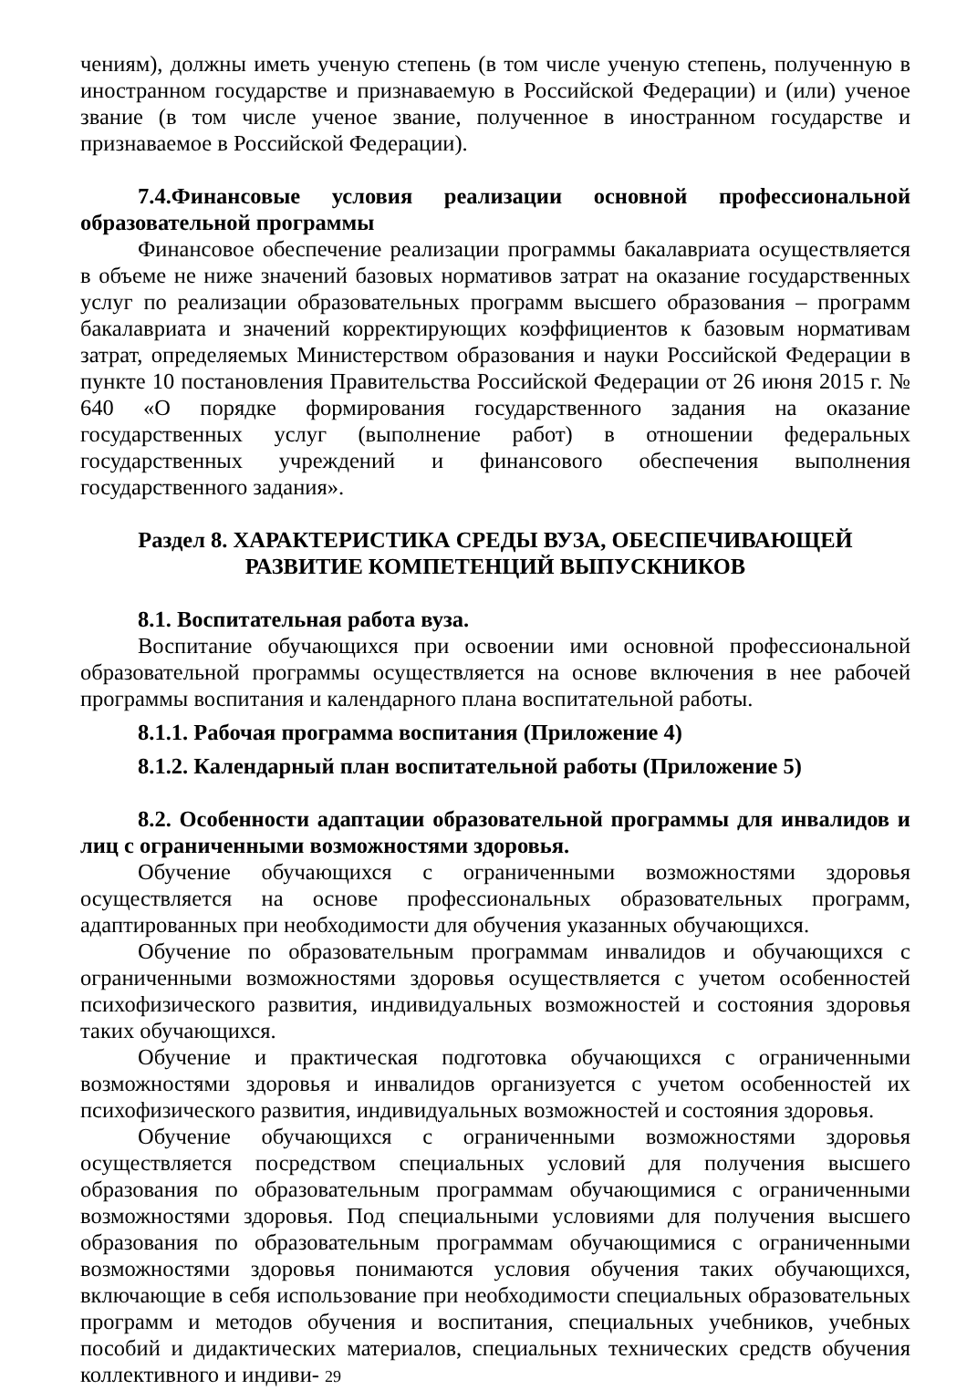чениям), должны иметь ученую степень (в том числе ученую степень, полученную в иностранном государстве и признаваемую в Российской Федерации) и (или) ученое звание (в том числе ученое звание, полученное в иностранном государстве и признаваемое в Российской Федерации).
7.4.Финансовые условия реализации основной профессиональной образовательной программы
Финансовое обеспечение реализации программы бакалавриата осуществляется в объеме не ниже значений базовых нормативов затрат на оказание государственных услуг по реализации образовательных программ высшего образования – программ бакалавриата и значений корректирующих коэффициентов к базовым нормативам затрат, определяемых Министерством образования и науки Российской Федерации в пункте 10 постановления Правительства Российской Федерации от 26 июня 2015 г. № 640 «О порядке формирования государственного задания на оказание государственных услуг (выполнение работ) в отношении федеральных государственных учреждений и финансового обеспечения выполнения государственного задания».
Раздел 8. ХАРАКТЕРИСТИКА СРЕДЫ ВУЗА, ОБЕСПЕЧИВАЮЩЕЙ
РАЗВИТИЕ КОМПЕТЕНЦИЙ ВЫПУСКНИКОВ
8.1. Воспитательная работа вуза.
Воспитание обучающихся при освоении ими основной профессиональной образовательной программы осуществляется на основе включения в нее рабочей программы воспитания и календарного плана воспитательной работы.
8.1.1. Рабочая программа воспитания (Приложение 4)
8.1.2. Календарный план воспитательной работы (Приложение 5)
8.2. Особенности адаптации образовательной программы для инвалидов и лиц с ограниченными возможностями здоровья.
Обучение обучающихся с ограниченными возможностями здоровья осуществляется на основе профессиональных образовательных программ, адаптированных при необходимости для обучения указанных обучающихся.
Обучение по образовательным программам инвалидов и обучающихся с ограниченными возможностями здоровья осуществляется с учетом особенностей психофизического развития, индивидуальных возможностей и состояния здоровья таких обучающихся.
Обучение и практическая подготовка обучающихся с ограниченными возможностями здоровья и инвалидов организуется с учетом особенностей их психофизического развития, индивидуальных возможностей и состояния здоровья.
Обучение обучающихся с ограниченными возможностями здоровья осуществляется посредством специальных условий для получения высшего образования по образовательным программам обучающимися с ограниченными возможностями здоровья. Под специальными условиями для получения высшего образования по образовательным программам обучающимися с ограниченными возможностями здоровья понимаются условия обучения таких обучающихся, включающие в себя использование при необходимости специальных образовательных программ и методов обучения и воспитания, специальных учебников, учебных пособий и дидактических материалов, специальных технических средств обучения коллективного и индиви- 29